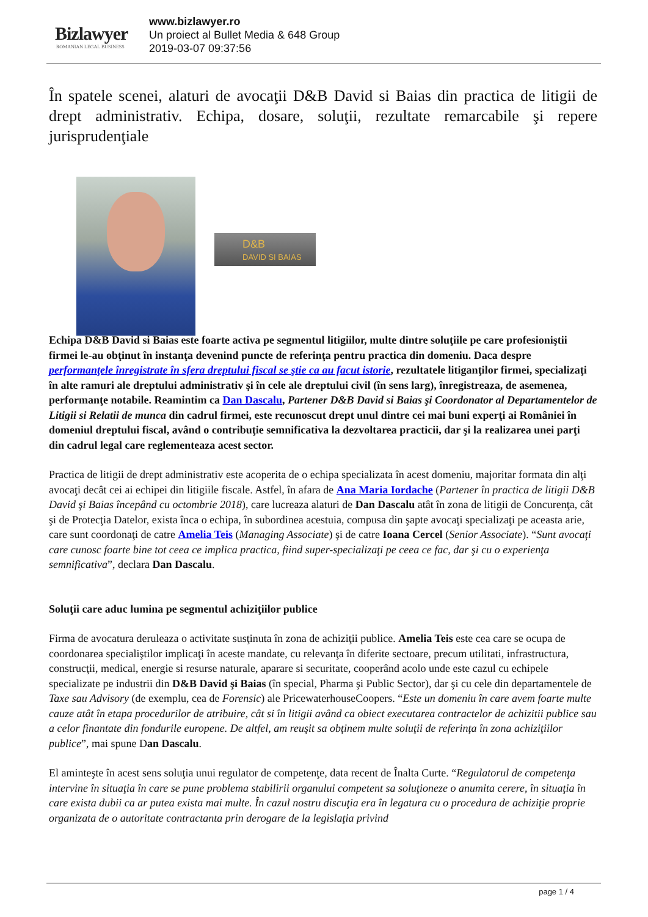Bizlawyer
ROMANIAN LEGAL BUSINESS
www.bizlawyer.ro
Un proiect al Bullet Media & 648 Group
2019-03-07 09:37:56
În spatele scenei, alaturi de avocaţii D&B David si Baias din practica de litigii de drept administrativ. Echipa, dosare, soluţii, rezultate remarcabile şi repere jurisprudenţiale
D&B
DAVID SI BAIAS
Echipa D&B David si Baias este foarte activa pe segmentul litigiilor, multe dintre soluţiile pe care profesioniştii firmei le-au obţinut în instanţa devenind puncte de referinţa pentru practica din domeniu. Daca despre performanţele înregistrate în sfera dreptului fiscal se ştie ca au facut istorie, rezultatele litiganţilor firmei, specializaţi în alte ramuri ale dreptului administrativ şi în cele ale dreptului civil (în sens larg), înregistreaza, de asemenea, performanţe notabile. Reamintim ca Dan Dascalu, Partener D&B David si Baias şi Coordonator al Departamentelor de Litigii si Relatii de munca din cadrul firmei, este recunoscut drept unul dintre cei mai buni experţi ai României în domeniul dreptului fiscal, având o contribuţie semnificativa la dezvoltarea practicii, dar şi la realizarea unei parţi din cadrul legal care reglementeaza acest sector.
Practica de litigii de drept administrativ este acoperita de o echipa specializata în acest domeniu, majoritar formata din alţi avocaţi decât cei ai echipei din litigiile fiscale. Astfel, în afara de Ana Maria Iordache (Partener în practica de litigii D&B David şi Baias începând cu octombrie 2018), care lucreaza alaturi de Dan Dascalu atât în zona de litigii de Concurenţa, cât şi de Protecţia Datelor, exista înca o echipa, în subordinea acestuia, compusa din şapte avocaţi specializaţi pe aceasta arie, care sunt coordonaţi de catre Amelia Teis (Managing Associate) şi de catre Ioana Cercel (Senior Associate). “Sunt avocaţi care cunosc foarte bine tot ceea ce implica practica, fiind super-specializaţi pe ceea ce fac, dar şi cu o experienţa semnificativa”, declara Dan Dascalu.
Soluţii care aduc lumina pe segmentul achiziţiilor publice
Firma de avocatura deruleaza o activitate susţinuta în zona de achiziţii publice. Amelia Teis este cea care se ocupa de coordonarea specialiştilor implicaţi în aceste mandate, cu relevanţa în diferite sectoare, precum utilitati, infrastructura, construcţii, medical, energie si resurse naturale, aparare si securitate, cooperând acolo unde este cazul cu echipele specializate pe industrii din D&B David şi Baias (în special, Pharma şi Public Sector), dar şi cu cele din departamentele de Taxe sau Advisory (de exemplu, cea de Forensic) ale PricewaterhouseCoopers. “Este un domeniu în care avem foarte multe cauze atât în etapa procedurilor de atribuire, cât si în litigii având ca obiect executarea contractelor de achizitii publice sau a celor finantate din fondurile europene. De altfel, am reuşit sa obţinem multe soluţii de referinţa în zona achiziţiilor publice”, mai spune Dan Dascalu.
El aminteşte în acest sens soluţia unui regulator de competenţe, data recent de Înalta Curte. “Regulatorul de competenţa intervine în situaţia în care se pune problema stabilirii organului competent sa soluţioneze o anumita cerere, în situaţia în care exista dubii ca ar putea exista mai multe. În cazul nostru discuţia era în legatura cu o procedura de achiziţie proprie organizata de o autoritate contractanta prin derogare de la legislaţia privind
page 1 / 4